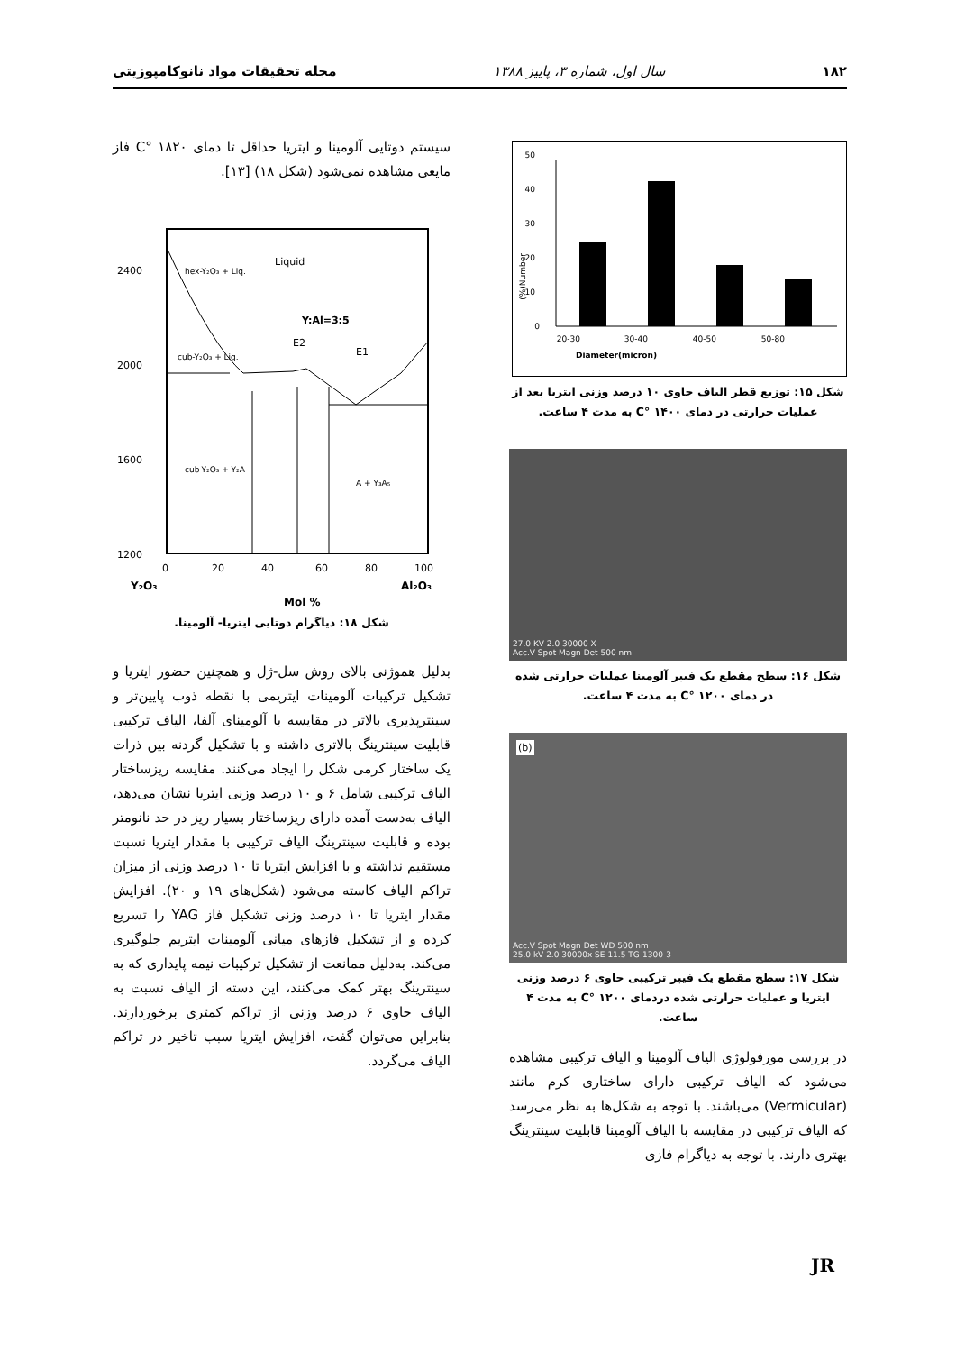۱۸۲ سال اول، شماره ۳، پاییز ۱۳۸۸ مجله تحقیقات مواد نانوکامپوزیتی
Number(%)
0
10
20
30
40
50
20-30
30-40
40-50
50-80
Diameter(micron)
شکل ۱۵: توزیع قطر الیاف حاوی ۱۰ درصد وزنی ایتریا بعد از عملیات حرارتی در دمای ۱۴۰۰ °C به مدت ۴ ساعت.
27.0 KV 2.0 30000 X
Acc.V Spot Magn Det 500 nm
شکل ۱۶: سطح مقطع یک فیبر آلومینا عملیات حرارتی شده در دمای ۱۲۰۰ °C به مدت ۴ ساعت.
(b) Acc.V Spot Magn Det WD 500 nm
25.0 kV 2.0 30000x SE 11.5 TG-1300-3
شکل ۱۷: سطح مقطع یک فیبر ترکیبی حاوی ۶ درصد وزنی ایتریا و عملیات حرارتی شده دردمای ۱۲۰۰ °C به مدت ۴ ساعت.
در بررسی مورفولوژی الیاف آلومینا و الیاف ترکیبی مشاهده می‌شود که الیاف ترکیبی دارای ساختاری کرم مانند (Vermicular) می‌باشند. با توجه به شکل‌ها به نظر می‌رسد که الیاف ترکیبی در مقایسه با الیاف آلومینا قابلیت سینترینگ بهتری دارند. با توجه به دیاگرام فازی
سیستم دوتایی آلومینا و ایتریا حداقل تا دمای ۱۸۲۰ °C فاز مایعی مشاهده نمی‌شود (شکل ۱۸) [۱۳].
2400
2000
1600
1200
Liquid
hex-Y₂O₃ + Liq.
Y:Al=3:5
E2
E1
cub-Y₂O₃ + Liq.
cub-Y₂O₃ + Y₂A
A + Y₃A₅
0
20
40
60
80
100
Y₂O₃
Al₂O₃
Mol %
شکل ۱۸: دیاگرام دوتایی ایتریا- آلومینا.
بدلیل هموژنی بالای روش سل-ژل و همچنین حضور ایتریا و تشکیل ترکیبات آلومینات ایتریمی با نقطه ذوب پایین‌تر و سینترپذیری بالاتر در مقایسه با آلومینای آلفا، الیاف ترکیبی قابلیت سینترینگ بالاتری داشته و با تشکیل گردنه بین ذرات یک ساختار کرمی شکل را ایجاد می‌کنند. مقایسه ریزساختار الیاف ترکیبی شامل ۶ و ۱۰ درصد وزنی ایتریا نشان می‌دهد، الیاف به‌دست آمده دارای ریزساختار بسیار ریز در حد نانومتر بوده و قابلیت سینترینگ الیاف ترکیبی با مقدار ایتریا نسبت مستقیم نداشته و با افزایش ایتریا تا ۱۰ درصد وزنی از میزان تراکم الیاف کاسته می‌شود (شکل‌های ۱۹ و ۲۰). افزایش مقدار ایتریا تا ۱۰ درصد وزنی تشکیل فاز YAG را تسریع کرده و از تشکیل فازهای میانی آلومینات ایتریم جلوگیری می‌کند. به‌دلیل ممانعت از تشکیل ترکیبات نیمه پایداری که به سینترینگ بهتر کمک می‌کنند، این دسته از الیاف نسبت به الیاف حاوی ۶ درصد وزنی از تراکم کمتری برخوردارند. بنابراین می‌توان گفت، افزایش ایتریا سبب تاخیر در تراکم الیاف می‌گردد.
JR